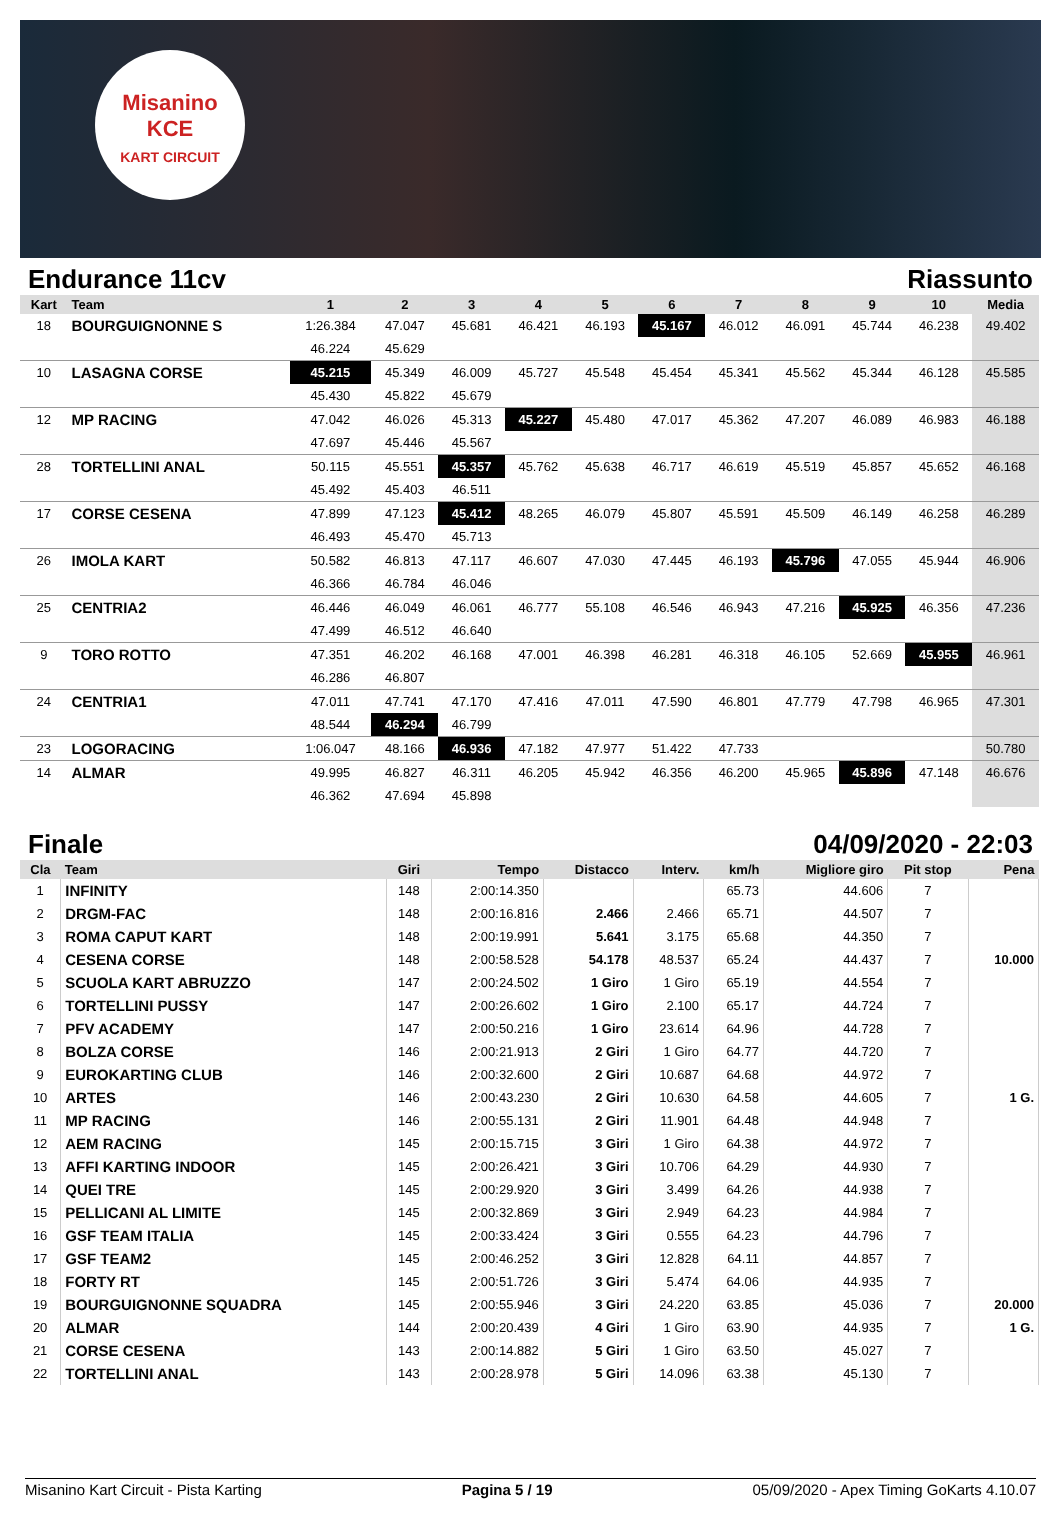Misanino
KCE
KART CIRCUIT
Endurance 11cv Riassunto
| Kart | Team | 1 | 2 | 3 | 4 | 5 | 6 | 7 | 8 | 9 | 10 | Media |
| --- | --- | --- | --- | --- | --- | --- | --- | --- | --- | --- | --- | --- |
| 18 | BOURGUIGNONNE S | 1:26.384 | 47.047 | 45.681 | 46.421 | 46.193 | 45.167 | 46.012 | 46.091 | 45.744 | 46.238 | 49.402 |
| | | 46.224 | 45.629 | | | | | | | | | |
| 10 | LASAGNA CORSE | 45.215 | 45.349 | 46.009 | 45.727 | 45.548 | 45.454 | 45.341 | 45.562 | 45.344 | 46.128 | 45.585 |
| | | 45.430 | 45.822 | 45.679 | | | | | | | | |
| 12 | MP RACING | 47.042 | 46.026 | 45.313 | 45.227 | 45.480 | 47.017 | 45.362 | 47.207 | 46.089 | 46.983 | 46.188 |
| | | 47.697 | 45.446 | 45.567 | | | | | | | | |
| 28 | TORTELLINI ANAL | 50.115 | 45.551 | 45.357 | 45.762 | 45.638 | 46.717 | 46.619 | 45.519 | 45.857 | 45.652 | 46.168 |
| | | 45.492 | 45.403 | 46.511 | | | | | | | | |
| 17 | CORSE CESENA | 47.899 | 47.123 | 45.412 | 48.265 | 46.079 | 45.807 | 45.591 | 45.509 | 46.149 | 46.258 | 46.289 |
| | | 46.493 | 45.470 | 45.713 | | | | | | | | |
| 26 | IMOLA KART | 50.582 | 46.813 | 47.117 | 46.607 | 47.030 | 47.445 | 46.193 | 45.796 | 47.055 | 45.944 | 46.906 |
| | | 46.366 | 46.784 | 46.046 | | | | | | | | |
| 25 | CENTRIA2 | 46.446 | 46.049 | 46.061 | 46.777 | 55.108 | 46.546 | 46.943 | 47.216 | 45.925 | 46.356 | 47.236 |
| | | 47.499 | 46.512 | 46.640 | | | | | | | | |
| 9 | TORO ROTTO | 47.351 | 46.202 | 46.168 | 47.001 | 46.398 | 46.281 | 46.318 | 46.105 | 52.669 | 45.955 | 46.961 |
| | | 46.286 | 46.807 | | | | | | | | | |
| 24 | CENTRIA1 | 47.011 | 47.741 | 47.170 | 47.416 | 47.011 | 47.590 | 46.801 | 47.779 | 47.798 | 46.965 | 47.301 |
| | | 48.544 | 46.294 | 46.799 | | | | | | | | |
| 23 | LOGORACING | 1:06.047 | 48.166 | 46.936 | 47.182 | 47.977 | 51.422 | 47.733 | | | | 50.780 |
| 14 | ALMAR | 49.995 | 46.827 | 46.311 | 46.205 | 45.942 | 46.356 | 46.200 | 45.965 | 45.896 | 47.148 | 46.676 |
| | | 46.362 | 47.694 | 45.898 | | | | | | | | |
Finale 04/09/2020 - 22:03
| Cla | Team | Giri | Tempo | Distacco | Interv. | km/h | Migliore giro | Pit stop | Pena |
| --- | --- | --- | --- | --- | --- | --- | --- | --- | --- |
| 1 | INFINITY | 148 | 2:00:14.350 | | | 65.73 | 44.606 | 7 | |
| 2 | DRGM-FAC | 148 | 2:00:16.816 | 2.466 | 2.466 | 65.71 | 44.507 | 7 | |
| 3 | ROMA CAPUT KART | 148 | 2:00:19.991 | 5.641 | 3.175 | 65.68 | 44.350 | 7 | |
| 4 | CESENA CORSE | 148 | 2:00:58.528 | 54.178 | 48.537 | 65.24 | 44.437 | 7 | 10.000 |
| 5 | SCUOLA KART ABRUZZO | 147 | 2:00:24.502 | 1 Giro | 1 Giro | 65.19 | 44.554 | 7 | |
| 6 | TORTELLINI PUSSY | 147 | 2:00:26.602 | 1 Giro | 2.100 | 65.17 | 44.724 | 7 | |
| 7 | PFV ACADEMY | 147 | 2:00:50.216 | 1 Giro | 23.614 | 64.96 | 44.728 | 7 | |
| 8 | BOLZA CORSE | 146 | 2:00:21.913 | 2 Giri | 1 Giro | 64.77 | 44.720 | 7 | |
| 9 | EUROKARTING CLUB | 146 | 2:00:32.600 | 2 Giri | 10.687 | 64.68 | 44.972 | 7 | |
| 10 | ARTES | 146 | 2:00:43.230 | 2 Giri | 10.630 | 64.58 | 44.605 | 7 | 1 G. |
| 11 | MP RACING | 146 | 2:00:55.131 | 2 Giri | 11.901 | 64.48 | 44.948 | 7 | |
| 12 | AEM RACING | 145 | 2:00:15.715 | 3 Giri | 1 Giro | 64.38 | 44.972 | 7 | |
| 13 | AFFI KARTING INDOOR | 145 | 2:00:26.421 | 3 Giri | 10.706 | 64.29 | 44.930 | 7 | |
| 14 | QUEI TRE | 145 | 2:00:29.920 | 3 Giri | 3.499 | 64.26 | 44.938 | 7 | |
| 15 | PELLICANI AL LIMITE | 145 | 2:00:32.869 | 3 Giri | 2.949 | 64.23 | 44.984 | 7 | |
| 16 | GSF TEAM ITALIA | 145 | 2:00:33.424 | 3 Giri | 0.555 | 64.23 | 44.796 | 7 | |
| 17 | GSF TEAM2 | 145 | 2:00:46.252 | 3 Giri | 12.828 | 64.11 | 44.857 | 7 | |
| 18 | FORTY RT | 145 | 2:00:51.726 | 3 Giri | 5.474 | 64.06 | 44.935 | 7 | |
| 19 | BOURGUIGNONNE SQUADRA | 145 | 2:00:55.946 | 3 Giri | 24.220 | 63.85 | 45.036 | 7 | 20.000 |
| 20 | ALMAR | 144 | 2:00:20.439 | 4 Giri | 1 Giro | 63.90 | 44.935 | 7 | 1 G. |
| 21 | CORSE CESENA | 143 | 2:00:14.882 | 5 Giri | 1 Giro | 63.50 | 45.027 | 7 | |
| 22 | TORTELLINI ANAL | 143 | 2:00:28.978 | 5 Giri | 14.096 | 63.38 | 45.130 | 7 | |
Misanino Kart Circuit - Pista Karting Pagina 5 / 19 05/09/2020 - Apex Timing GoKarts 4.10.07